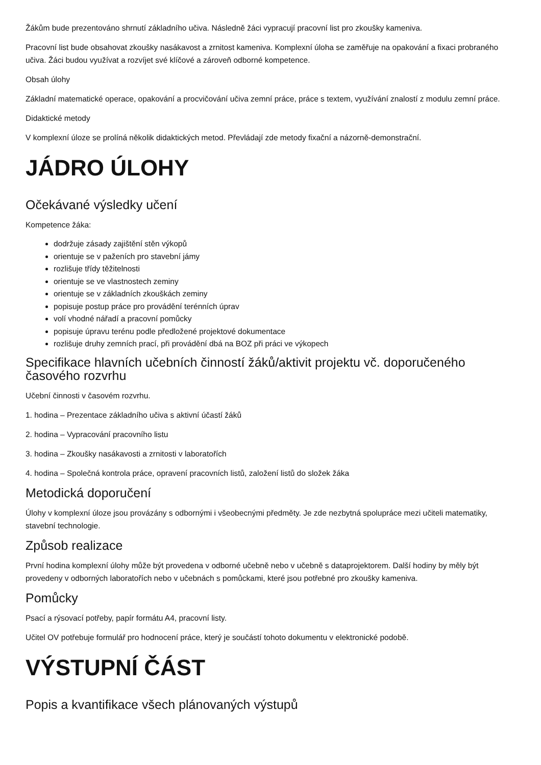Žákům bude prezentováno shrnutí základního učiva. Následně žáci vypracují pracovní list pro zkoušky kameniva.
Pracovní list bude obsahovat zkoušky nasákavost a zrnitost kameniva. Komplexní úloha se zaměřuje na opakování a fixaci probraného učiva. Žáci budou využívat a rozvíjet své klíčové a zároveň odborné kompetence.
Obsah úlohy
Základní matematické operace, opakování a procvičování učiva zemní práce, práce s textem, využívání znalostí z modulu zemní práce.
Didaktické metody
V komplexní úloze se prolíná několik didaktických metod. Převládají zde metody fixační a názorně-demonstrační.
JÁDRO ÚLOHY
Očekávané výsledky učení
Kompetence žáka:
dodržuje zásady zajištění stěn výkopů
orientuje se v paženích pro stavební jámy
rozlišuje třídy těžitelnosti
orientuje se ve vlastnostech zeminy
orientuje se v základních zkouškách zeminy
popisuje postup práce pro provádění terénních úprav
volí vhodné nářadí a pracovní pomůcky
popisuje úpravu terénu podle předložené projektové dokumentace
rozlišuje druhy zemních prací, při provádění dbá na BOZ při práci ve výkopech
Specifikace hlavních učebních činností žáků/aktivit projektu vč. doporučeného časového rozvrhu
Učební činnosti v časovém rozvrhu.
1. hodina – Prezentace základního učiva s aktivní účastí žáků
2. hodina – Vypracování pracovního listu
3. hodina – Zkoušky nasákavosti a zrnitosti v laboratořích
4. hodina – Společná kontrola práce, opravení pracovních listů, založení listů do složek žáka
Metodická doporučení
Úlohy v komplexní úloze jsou provázány s odbornými i všeobecnými předměty. Je zde nezbytná spolupráce mezi učiteli matematiky, stavební technologie.
Způsob realizace
První hodina komplexní úlohy může být provedena v odborné učebně nebo v učebně s dataprojektorem. Další hodiny by měly být provedeny v odborných laboratořích nebo v učebnách s pomůckami, které jsou potřebné pro zkoušky kameniva.
Pomůcky
Psací a rýsovací potřeby, papír formátu A4, pracovní listy.
Učitel OV potřebuje formulář pro hodnocení práce, který je součástí tohoto dokumentu v elektronické podobě.
VÝSTUPNÍ ČÁST
Popis a kvantifikace všech plánovaných výstupů